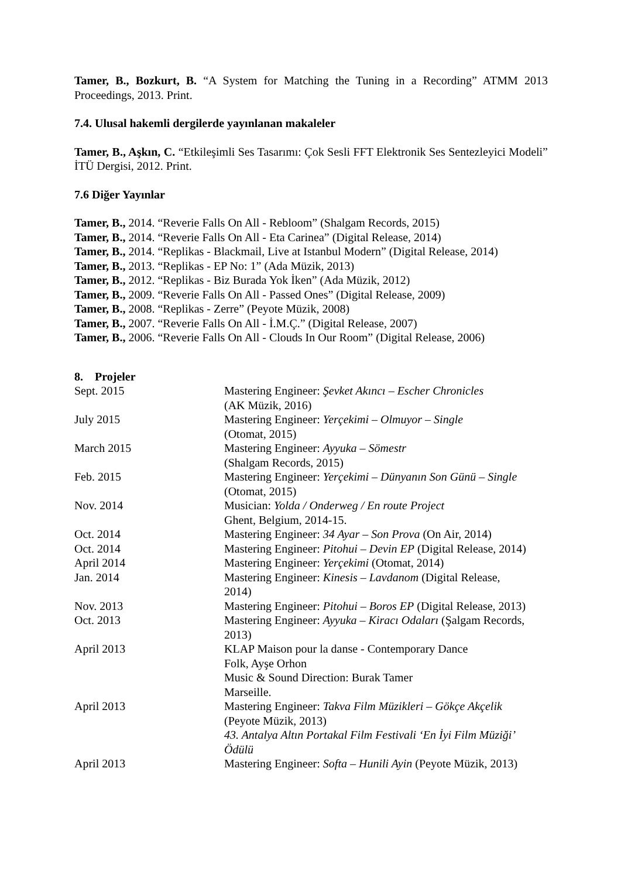Tamer, B., Bozkurt, B. “A System for Matching the Tuning in a Recording” ATMM 2013 Proceedings, 2013. Print.
7.4. Ulusal hakemli dergilerde yayınlanan makaleler
Tamer, B., Aşkın, C. “Etkileşimli Ses Tasarımı: Çok Sesli FFT Elektronik Ses Sentezleyici Modeli” İTÜ Dergisi, 2012. Print.
7.6 Diğer Yayınlar
Tamer, B., 2014. “Reverie Falls On All - Rebloom” (Shalgam Records, 2015)
Tamer, B., 2014. “Reverie Falls On All - Eta Carinea” (Digital Release, 2014)
Tamer, B., 2014. “Replikas - Blackmail, Live at Istanbul Modern” (Digital Release, 2014)
Tamer, B., 2013. “Replikas - EP No: 1” (Ada Müzik, 2013)
Tamer, B., 2012. “Replikas - Biz Burada Yok İken” (Ada Müzik, 2012)
Tamer, B., 2009. “Reverie Falls On All - Passed Ones” (Digital Release, 2009)
Tamer, B., 2008. “Replikas - Zerre” (Peyote Müzik, 2008)
Tamer, B., 2007. “Reverie Falls On All - İ.M.Ç.” (Digital Release, 2007)
Tamer, B., 2006. “Reverie Falls On All - Clouds In Our Room” (Digital Release, 2006)
8. Projeler
| Sept. 2015 | Mastering Engineer: Şevket Akıncı – Escher Chronicles (AK Müzik, 2016) |
| July 2015 | Mastering Engineer: Yerçekimi – Olmuyor – Single (Otomat, 2015) |
| March 2015 | Mastering Engineer: Ayyuka – Sömestr (Shalgam Records, 2015) |
| Feb. 2015 | Mastering Engineer: Yerçekimi – Dünyanın Son Günü – Single (Otomat, 2015) |
| Nov. 2014 | Musician: Yolda / Onderweg / En route Project Ghent, Belgium, 2014-15. |
| Oct. 2014 | Mastering Engineer: 34 Ayar – Son Prova (On Air, 2014) |
| Oct. 2014 | Mastering Engineer: Pitohui – Devin EP (Digital Release, 2014) |
| April 2014 | Mastering Engineer: Yerçekimi (Otomat, 2014) |
| Jan. 2014 | Mastering Engineer: Kinesis – Lavdanom (Digital Release, 2014) |
| Nov. 2013 | Mastering Engineer: Pitohui – Boros EP (Digital Release, 2013) |
| Oct. 2013 | Mastering Engineer: Ayyuka – Kiracı Odaları (Şalgam Records, 2013) |
| April 2013 | KLAP Maison pour la danse - Contemporary Dance Folk, Ayşe Orhon Music & Sound Direction: Burak Tamer Marseille. |
| April 2013 | Mastering Engineer: Takva Film Müzikleri – Gökçe Akçelik (Peyote Müzik, 2013) 43. Antalya Altın Portakal Film Festivali ‘En İyi Film Müziği’ Ödülü |
| April 2013 | Mastering Engineer: Softa – Hunili Ayin (Peyote Müzik, 2013) |